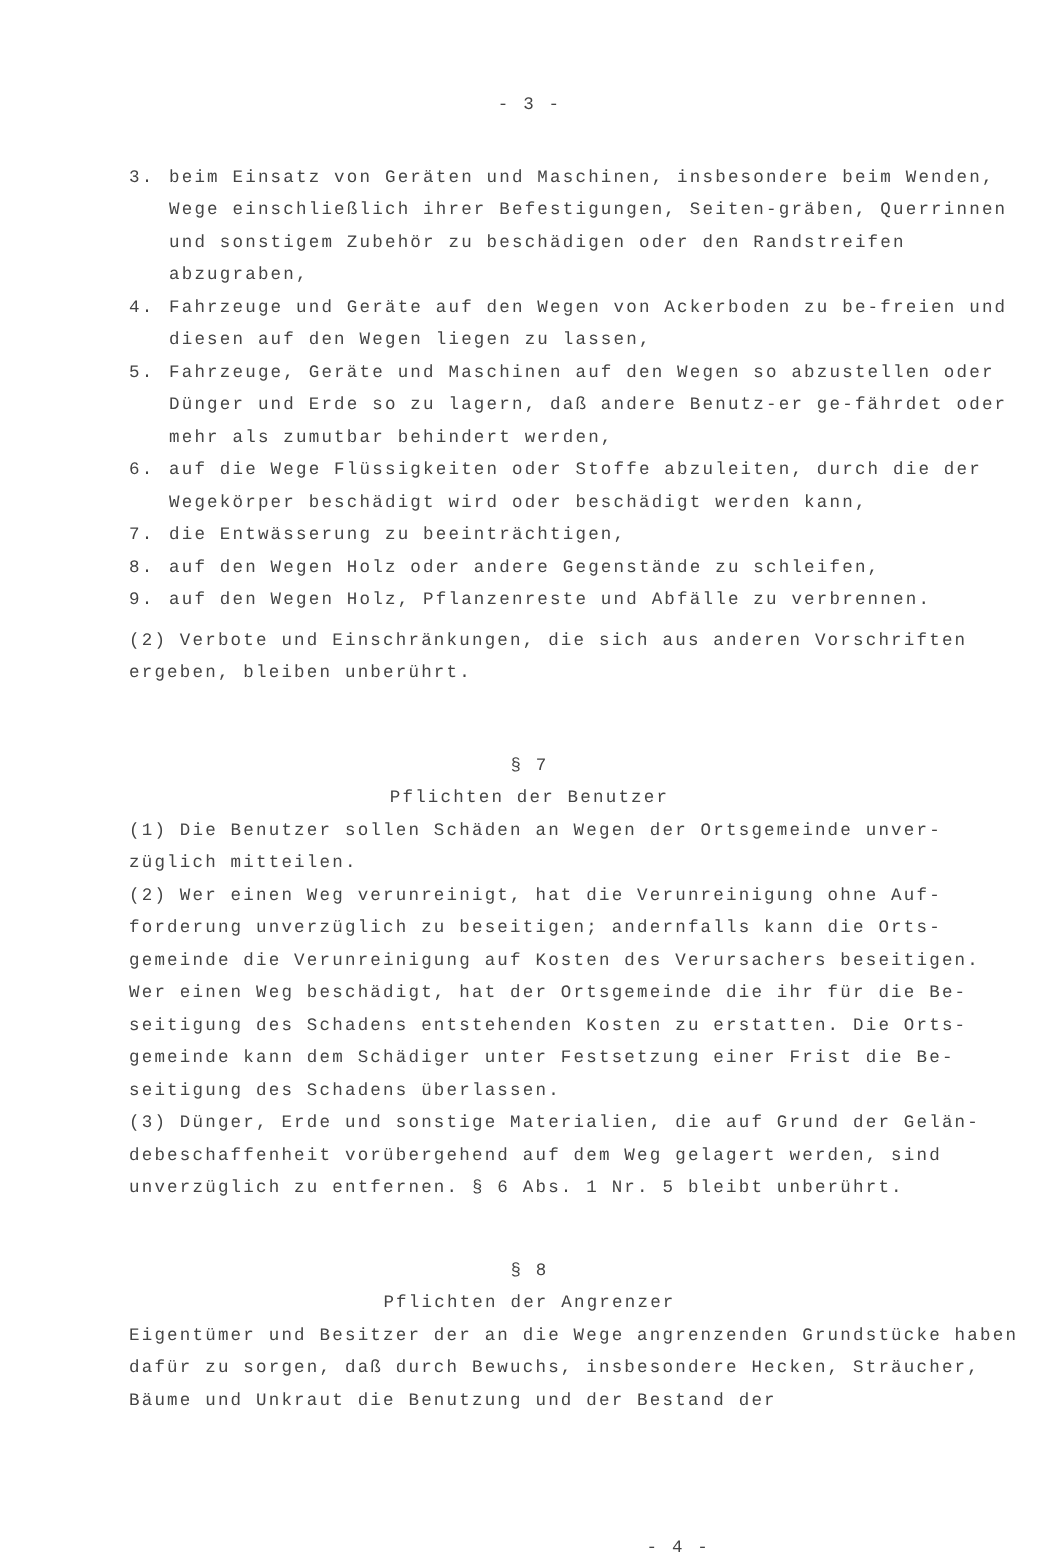- 3 -
3. beim Einsatz von Geräten und Maschinen, insbesondere beim Wenden, Wege einschließlich ihrer Befestigungen, Seiten-gräben, Querrinnen und sonstigem Zubehör zu beschädigen oder den Randstreifen abzugraben,
4. Fahrzeuge und Geräte auf den Wegen von Ackerboden zu be-freien und diesen auf den Wegen liegen zu lassen,
5. Fahrzeuge, Geräte und Maschinen auf den Wegen so abzustellen oder Dünger und Erde so zu lagern, daß andere Benutz-er ge-fährdet oder mehr als zumutbar behindert werden,
6. auf die Wege Flüssigkeiten oder Stoffe abzuleiten, durch die der Wegekörper beschädigt wird oder beschädigt werden kann,
7. die Entwässerung zu beeinträchtigen,
8. auf den Wegen Holz oder andere Gegenstände zu schleifen,
9. auf den Wegen Holz, Pflanzenreste und Abfälle zu verbrennen.
(2) Verbote und Einschränkungen, die sich aus anderen Vorschriften ergeben, bleiben unberührt.
§ 7
Pflichten der Benutzer
(1) Die Benutzer sollen Schäden an Wegen der Ortsgemeinde unver-züglich mitteilen.
(2) Wer einen Weg verunreinigt, hat die Verunreinigung ohne Auf-forderung unverzüglich zu beseitigen; andernfalls kann die Orts-gemeinde die Verunreinigung auf Kosten des Verursachers beseitigen. Wer einen Weg beschädigt, hat der Ortsgemeinde die ihr für die Be-seitigung des Schadens entstehenden Kosten zu erstatten. Die Orts-gemeinde kann dem Schädiger unter Festsetzung einer Frist die Be-seitigung des Schadens überlassen.
(3) Dünger, Erde und sonstige Materialien, die auf Grund der Gelän-debeschaffenheit vorübergehend auf dem Weg gelagert werden, sind unverzüglich zu entfernen. § 6 Abs. 1 Nr. 5 bleibt unberührt.
§ 8
Pflichten der Angrenzer
Eigentümer und Besitzer der an die Wege angrenzenden Grundstücke haben dafür zu sorgen, daß durch Bewuchs, insbesondere Hecken, Sträucher, Bäume und Unkraut die Benutzung und der Bestand der
- 4 -